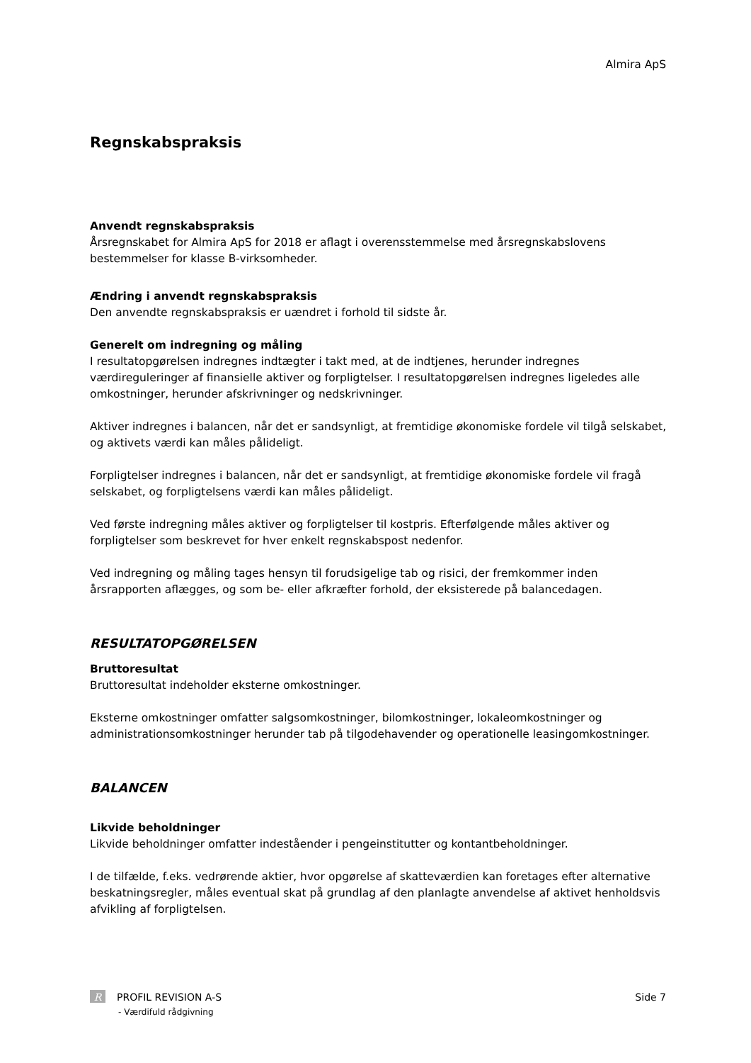Almira ApS
Regnskabspraksis
Anvendt regnskabspraksis
Årsregnskabet for Almira ApS for 2018 er aflagt i overensstemmelse med årsregnskabslovens bestemmelser for klasse B-virksomheder.
Ændring i anvendt regnskabspraksis
Den anvendte regnskabspraksis er uændret i forhold til sidste år.
Generelt om indregning og måling
I resultatopgørelsen indregnes indtægter i takt med, at de indtjenes, herunder indregnes værdireguleringer af finansielle aktiver og forpligtelser. I resultatopgørelsen indregnes ligeledes alle omkostninger, herunder afskrivninger og nedskrivninger.
Aktiver indregnes i balancen, når det er sandsynligt, at fremtidige økonomiske fordele vil tilgå selskabet, og aktivets værdi kan måles pålideligt.
Forpligtelser indregnes i balancen, når det er sandsynligt, at fremtidige økonomiske fordele vil fragå selskabet, og forpligtelsens værdi kan måles pålideligt.
Ved første indregning måles aktiver og forpligtelser til kostpris. Efterfølgende måles aktiver og forpligtelser som beskrevet for hver enkelt regnskabspost nedenfor.
Ved indregning og måling tages hensyn til forudsigelige tab og risici, der fremkommer inden årsrapporten aflægges, og som be- eller afkræfter forhold, der eksisterede på balancedagen.
RESULTATOPGØRELSEN
Bruttoresultat
Bruttoresultat indeholder eksterne omkostninger.
Eksterne omkostninger omfatter salgsomkostninger, bilomkostninger, lokaleomkostninger og administrationsomkostninger herunder tab på tilgodehavender og operationelle leasingomkostninger.
BALANCEN
Likvide beholdninger
Likvide beholdninger omfatter indeståender i pengeinstitutter og kontantbeholdninger.
I de tilfælde, f.eks. vedrørende aktier, hvor opgørelse af skatteværdien kan foretages efter alternative beskatningsregler, måles eventual skat på grundlag af den planlagte anvendelse af aktivet henholdsvis afvikling af forpligtelsen.
R PROFIL REVISION A-S
- Værdifuld rådgivning
Side 7